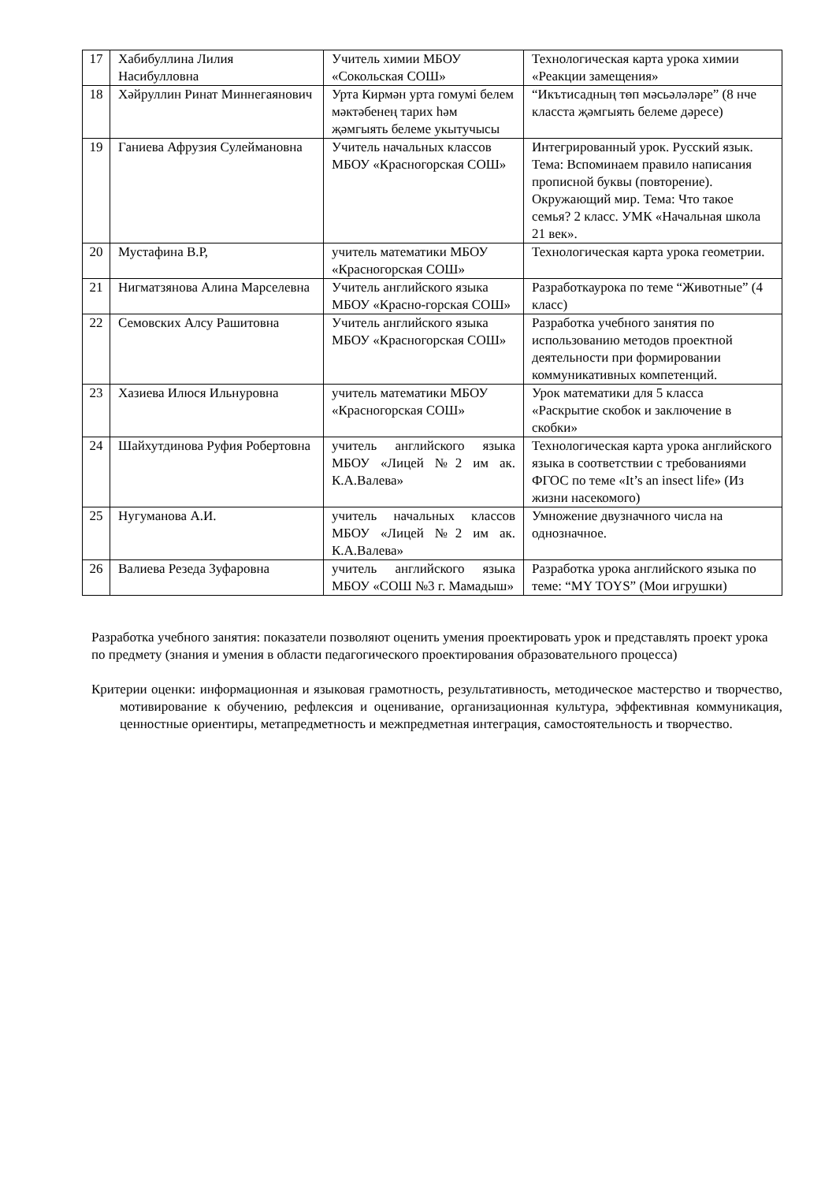| 17 | Хабибуллина Лилия Насибулловна | Учитель химии МБОУ «Сокольская СОШ» | Технологическая карта урока химии «Реакции замещения» |
| 18 | Хәйруллин Ринат Миннегаянович | Урта Кирмән урта гомумі белем мәктәбенең тарих һәм җәмгыять белеме укытучысы | “Икътисадның төп мәсьәләләре” (8 нче класста җәмгыять белеме дәресе) |
| 19 | Ганиева Афрузия Сулеймановна | Учитель начальных классов МБОУ «Красногорская СОШ» | Интегрированный урок. Русский язык. Тема: Вспоминаем правило написания прописной буквы (повторение). Окружающий мир. Тема: Что такое семья? 2 класс. УМК «Начальная школа 21 век». |
| 20 | Мустафина В.Р, | учитель математики МБОУ «Красногорская СОШ» | Технологическая карта урока геометрии. |
| 21 | Нигматзянова Алина Марселевна | Учитель английского языка МБОУ «Красно-горская СОШ» | Разработкаурока по теме “Животные” (4 класс) |
| 22 | Семовских Алсу Рашитовна | Учитель английского языка МБОУ «Красногорская СОШ» | Разработка учебного занятия по использованию методов проектной деятельности при формировании коммуникативных компетенций. |
| 23 | Хазиева Илюся Ильнуровна | учитель математики МБОУ «Красногорская СОШ» | Урок математики для 5 класса «Раскрытие скобок и заключение в скобки» |
| 24 | Шайхутдинова Руфия Робертовна | учитель английского языка МБОУ «Лицей №2 им ак. К.А.Валева» | Технологическая карта урока английского языка в соответствии с требованиями ФГОС по теме «It’s an insect life» (Из жизни насекомого) |
| 25 | Нугуманова А.И. | учитель начальных классов МБОУ «Лицей №2 им ак. К.А.Валева» | Умножение двузначного числа на однозначное. |
| 26 | Валиева Резеда Зуфаровна | учитель английского языка МБОУ «СОШ №3 г. Мамадыш» | Разработка урока английского языка по теме: “MY TOYS” (Мои игрушки) |
Разработка учебного занятия: показатели позволяют оценить умения проектировать урок и представлять проект урока по предмету (знания и умения в области педагогического проектирования образовательного процесса)
Критерии оценки: информационная и языковая грамотность, результативность, методическое мастерство и творчество, мотивирование к обучению, рефлексия и оценивание, организационная культура, эффективная коммуникация, ценностные ориентиры, метапредметность и межпредметная интеграция, самостоятельность и творчество.